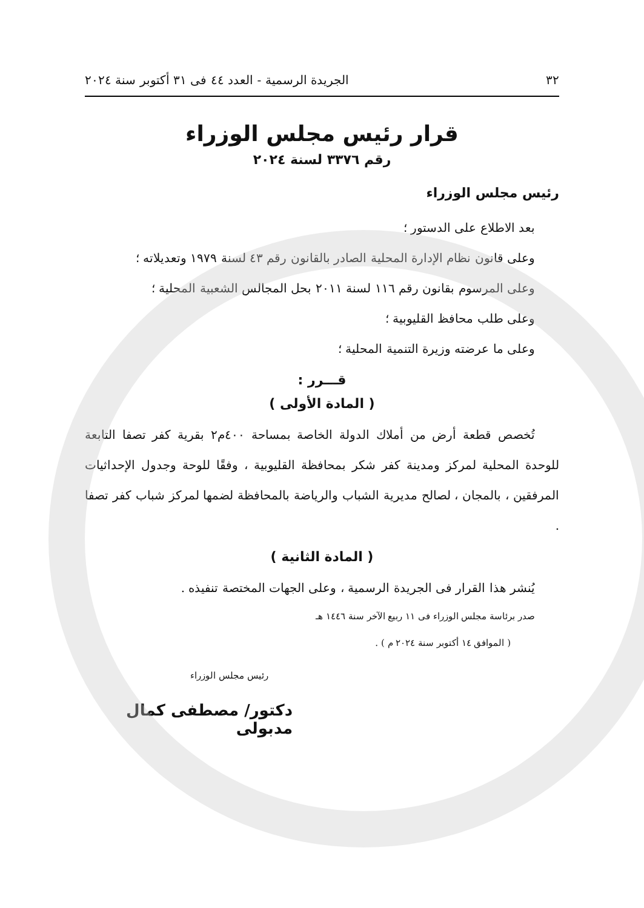٣٢ الجريدة الرسمية - العدد ٤٤ فى ٣١ أكتوبر سنة ٢٠٢٤
قرار رئيس مجلس الوزراء
رقم ٣٣٧٦ لسنة ٢٠٢٤
رئيس مجلس الوزراء
بعد الاطلاع على الدستور ؛
وعلى قانون نظام الإدارة المحلية الصادر بالقانون رقم ٤٣ لسنة ١٩٧٩ وتعديلاته ؛
وعلى المرسوم بقانون رقم ١١٦ لسنة ٢٠١١ بحل المجالس الشعبية المحلية ؛
وعلى طلب محافظ القليوبية ؛
وعلى ما عرضته وزيرة التنمية المحلية ؛
قـــرر :
( المادة الأولى )
تُخصص قطعة أرض من أملاك الدولة الخاصة بمساحة ٤٠٠م٢ بقرية كفر تصفا التابعة للوحدة المحلية لمركز ومدينة كفر شكر بمحافظة القليوبية ، وفقًا للوحة وجدول الإحداثيات المرفقين ، بالمجان ، لصالح مديرية الشباب والرياضة بالمحافظة لضمها لمركز شباب كفر تصفا .
( المادة الثانية )
يُنشر هذا القرار فى الجريدة الرسمية ، وعلى الجهات المختصة تنفيذه .
صدر برئاسة مجلس الوزراء فى ١١ ربيع الآخر سنة ١٤٤٦ هـ
( الموافق ١٤ أكتوبر سنة ٢٠٢٤ م ) .
رئيس مجلس الوزراء
دكتور/ مصطفى كمال مدبولى